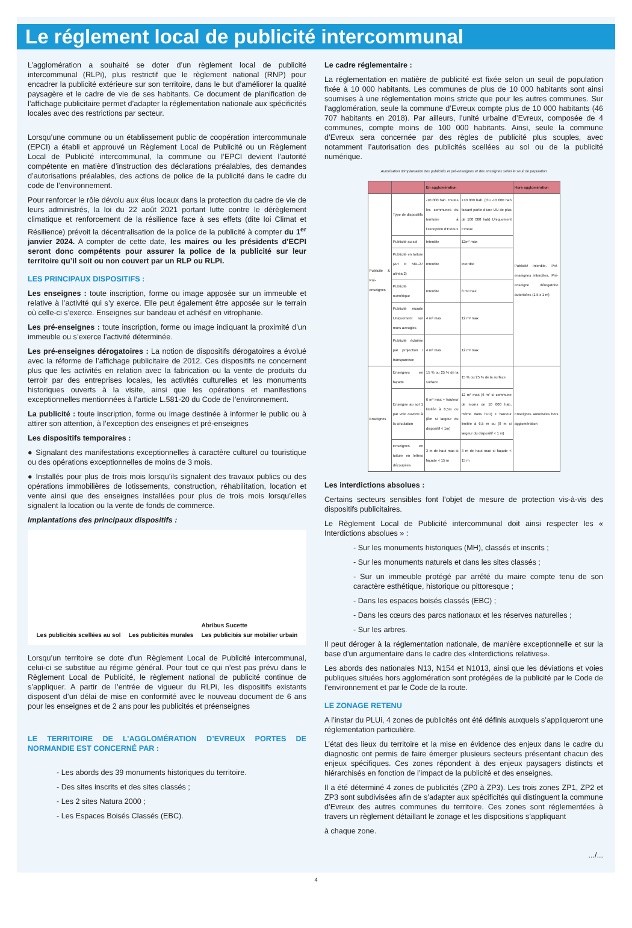Le réglement local de publicité intercommunal
L’agglomération a souhaité se doter d’un règlement local de publicité intercommunal (RLPi), plus restrictif que le règlement national (RNP) pour encadrer la publicité extérieure sur son territoire, dans le but d’améliorer la qualité paysagère et le cadre de vie de ses habitants. Ce document de planification de l’affichage publicitaire permet d’adapter la réglementation nationale aux spécificités locales avec des restrictions par secteur.
Lorsqu’une commune ou un établissement public de coopération intercommunale (EPCI) a établi et approuvé un Règlement Local de Publicité ou un Règlement Local de Publicité intercommunal, la commune ou l’EPCI devient l’autorité compétente en matière d’instruction des déclarations préalables, des demandes d’autorisations préalables, des actions de police de la publicité dans le cadre du code de l’environnement.
Pour renforcer le rôle dévolu aux élus locaux dans la protection du cadre de vie de leurs administrés, la loi du 22 août 2021 portant lutte contre le dérèglement climatique et renforcement de la résilience face à ses effets (dite loi Climat et Résilience) prévoit la décentralisation de la police de la publicité à compter du 1<sup>er</sup> janvier 2024. A compter de cette date, les maires ou les présidents d’ECPI seront donc compétents pour assurer la police de la publicité sur leur territoire qu’il soit ou non couvert par un RLP ou RLPi.
LES PRINCIPAUX DISPOSITIFS :
Les enseignes : toute inscription, forme ou image apposée sur un immeuble et relative à l’activité qui s’y exerce. Elle peut également être apposée sur le terrain où celle-ci s’exerce. Enseignes sur bandeau et adhésif en vitrophanie.
Les pré-enseignes : toute inscription, forme ou image indiquant la proximité d’un immeuble ou s’exerce l’activité déterminée.
Les pré-enseignes dérogatoires : La notion de dispositifs dérogatoires a évolué avec la réforme de l’affichage publicitaire de 2012. Ces dispositifs ne concernent plus que les activités en relation avec la fabrication ou la vente de produits du terroir par des entreprises locales, les activités culturelles et les monuments historiques ouverts à la visite, ainsi que les opérations et manifestions exceptionnelles mentionnées à l’article L.581-20 du Code de l’environnement.
La publicité : toute inscription, forme ou image destinée à informer le public ou à attirer son attention, à l’exception des enseignes et pré-enseignes
Les dispositifs temporaires :
● Signalant des manifestations exceptionnelles à caractère culturel ou touristique ou des opérations exceptionnelles de moins de 3 mois.
● Installés pour plus de trois mois lorsqu’ils signalent des travaux publics ou des opérations immobilières de lotissements, construction, réhabilitation, location et vente ainsi que des enseignes installées pour plus de trois mois lorsqu’elles signalent la location ou la vente de fonds de commerce.
Implantations des principaux dispositifs :
Les publicités scellées au sol Les publicités murales Abribus Sucette
Les publicités sur mobilier urbain
Lorsqu’un territoire se dote d’un Règlement Local de Publicité intercommunal, celui-ci se substitue au régime général. Pour tout ce qui n’est pas prévu dans le Règlement Local de Publicité, le règlement national de publicité continue de s’appliquer. A partir de l’entrée de vigueur du RLPi, les dispositifs existants disposent d’un délai de mise en conformité avec le nouveau document de 6 ans pour les enseignes et de 2 ans pour les publicités et préenseignes
LE TERRITOIRE DE L’AGGLOMÉRATION D’EVREUX PORTES DE NORMANDIE EST CONCERNÉ PAR :
- Les abords des 39 monuments historiques du territoire.
- Des sites inscrits et des sites classés ;
- Les 2 sites Natura 2000 ;
- Les Espaces Boisés Classés (EBC).
Le cadre réglementaire :
La réglementation en matière de publicité est fixée selon un seuil de population fixée à 10 000 habitants. Les communes de plus de 10 000 habitants sont ainsi soumises à une réglementation moins stricte que pour les autres communes. Sur l’agglomération, seule la commune d’Evreux compte plus de 10 000 habitants (46 707 habitants en 2018). Par ailleurs, l’unité urbaine d’Evreux, composée de 4 communes, compte moins de 100 000 habitants. Ainsi, seule la commune d’Evreux sera concernée par des règles de publicité plus souples, avec notamment l’autorisation des publicités scellées au sol ou de la publicité numérique.
Autorisation d’implantation des publicités et pré-enseignes et des enseignes selon le seuil de population
| | | En agglomération | | Hors agglomération |
| --- | --- | --- | --- | --- |
| Publicité & Pré-enseignes | Type de dispositifs | -10 000 hab. Toutes les communes du territoire à l’exception d’Evreux | +10 000 hab. (Ou -10 000 hab faisant partie d’une UU de plus de 100 000 hab) Uniquement Evreux | Publicité interdite. Pré-enseignes interdites. Pré-enseigne dérogatoire autorisées (1,5 x 1 m) |
| | Publicité au sol | Interdite | 12m² max | |
| | Publicité en toiture (Art R 581-27 alinéa 2) | Interdite | Interdite | |
| | Publicité numérique | Interdite | 8 m² max | |
| | Publicité murale Uniquement sur murs aveugles | 4 m² max | 12 m² max | |
| | Publicité éclairée par projection / transparence | 4 m² max | 12 m² max | |
| Enseignes | Enseignes en façade | 15 % ou 25 % de la surface | 15 % ou 25 % de la surface | Enseignes autorisées hors agglomération |
| | Enseigne au sol 1 par voie ouverte à la circulation | 6 m² max + hauteur limitée à 6,5m ou (8m si largeur du dispositif < 1m) | 12 m² max (6 m² si commune de moins de 10 000 hab, même dans l’UU) + hauteur limitée à 6,5 m ou (8 m si largeur du dispositif < 1 m) | |
| | Enseignes en toiture en lettres découpées | 3 m de haut max si façade < 15 m | 3 m de haut max si façade < 15 m | |
Les interdictions absolues :
Certains secteurs sensibles font l’objet de mesure de protection vis-à-vis des dispositifs publicitaires.
Le Règlement Local de Publicité intercommunal doit ainsi respecter les « Interdictions absolues » :
- Sur les monuments historiques (MH), classés et inscrits ;
- Sur les monuments naturels et dans les sites classés ;
- Sur un immeuble protégé par arrêté du maire compte tenu de son caractère esthétique, historique ou pittoresque ;
- Dans les espaces boisés classés (EBC) ;
- Dans les cœurs des parcs nationaux et les réserves naturelles ;
- Sur les arbres.
Il peut déroger à la réglementation nationale, de manière exceptionnelle et sur la base d’un argumentaire dans le cadre des «Interdictions relatives».
Les abords des nationales N13, N154 et N1013, ainsi que les déviations et voies publiques situées hors agglomération sont protégées de la publicité par le Code de l’environnement et par le Code de la route.
LE ZONAGE RETENU
A l’instar du PLUi, 4 zones de publicités ont été définis auxquels s’appliqueront une réglementation particulière.
L’état des lieux du territoire et la mise en évidence des enjeux dans le cadre du diagnostic ont permis de faire émerger plusieurs secteurs présentant chacun des enjeux spécifiques. Ces zones répondent à des enjeux paysagers distincts et hiérarchisés en fonction de l’impact de la publicité et des enseignes.
Il a été déterminé 4 zones de publicités (ZP0 à ZP3). Les trois zones ZP1, ZP2 et ZP3 sont subdivisées afin de s’adapter aux spécificités qui distinguent la commune d’Evreux des autres communes du territoire. Ces zones sont réglementées à travers un règlement détaillant le zonage et les dispositions s’appliquant
à chaque zone.
.../...
4